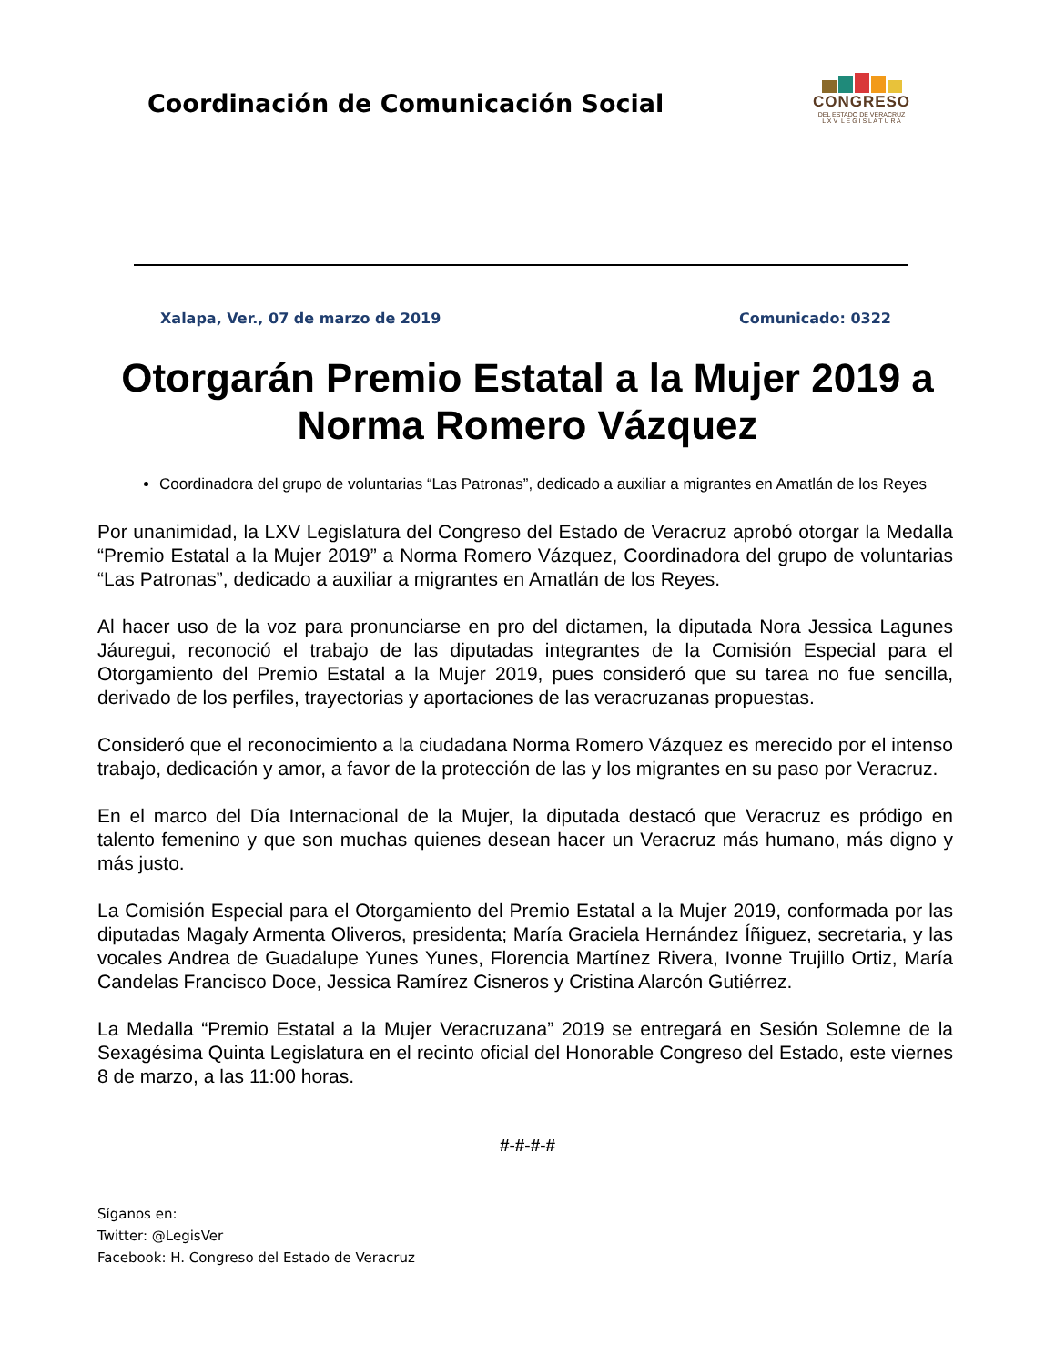Coordinación de Comunicación Social
CONGRESO
DEL ESTADO DE VERACRUZ
L X V L E G I S L A T U R A
Xalapa, Ver., 07 de marzo de 2019 Comunicado: 0322
Otorgarán Premio Estatal a la Mujer 2019 a Norma Romero Vázquez
Coordinadora del grupo de voluntarias “Las Patronas”, dedicado a auxiliar a migrantes en Amatlán de los Reyes
Por unanimidad, la LXV Legislatura del Congreso del Estado de Veracruz aprobó otorgar la Medalla “Premio Estatal a la Mujer 2019” a Norma Romero Vázquez, Coordinadora del grupo de voluntarias “Las Patronas”, dedicado a auxiliar a migrantes en Amatlán de los Reyes.
Al hacer uso de la voz para pronunciarse en pro del dictamen, la diputada Nora Jessica Lagunes Jáuregui, reconoció el trabajo de las diputadas integrantes de la Comisión Especial para el Otorgamiento del Premio Estatal a la Mujer 2019, pues consideró que su tarea no fue sencilla, derivado de los perfiles, trayectorias y aportaciones de las veracruzanas propuestas.
Consideró que el reconocimiento a la ciudadana Norma Romero Vázquez es merecido por el intenso trabajo, dedicación y amor, a favor de la protección de las y los migrantes en su paso por Veracruz.
En el marco del Día Internacional de la Mujer, la diputada destacó que Veracruz es pródigo en talento femenino y que son muchas quienes desean hacer un Veracruz más humano, más digno y más justo.
La Comisión Especial para el Otorgamiento del Premio Estatal a la Mujer 2019, conformada por las diputadas Magaly Armenta Oliveros, presidenta; María Graciela Hernández Íñiguez, secretaria, y las vocales Andrea de Guadalupe Yunes Yunes, Florencia Martínez Rivera, Ivonne Trujillo Ortiz, María Candelas Francisco Doce, Jessica Ramírez Cisneros y Cristina Alarcón Gutiérrez.
La Medalla “Premio Estatal a la Mujer Veracruzana” 2019 se entregará en Sesión Solemne de la Sexagésima Quinta Legislatura en el recinto oficial del Honorable Congreso del Estado, este viernes 8 de marzo, a las 11:00 horas.
#-#-#-#
Síganos en:
Twitter: @LegisVer
Facebook: H. Congreso del Estado de Veracruz